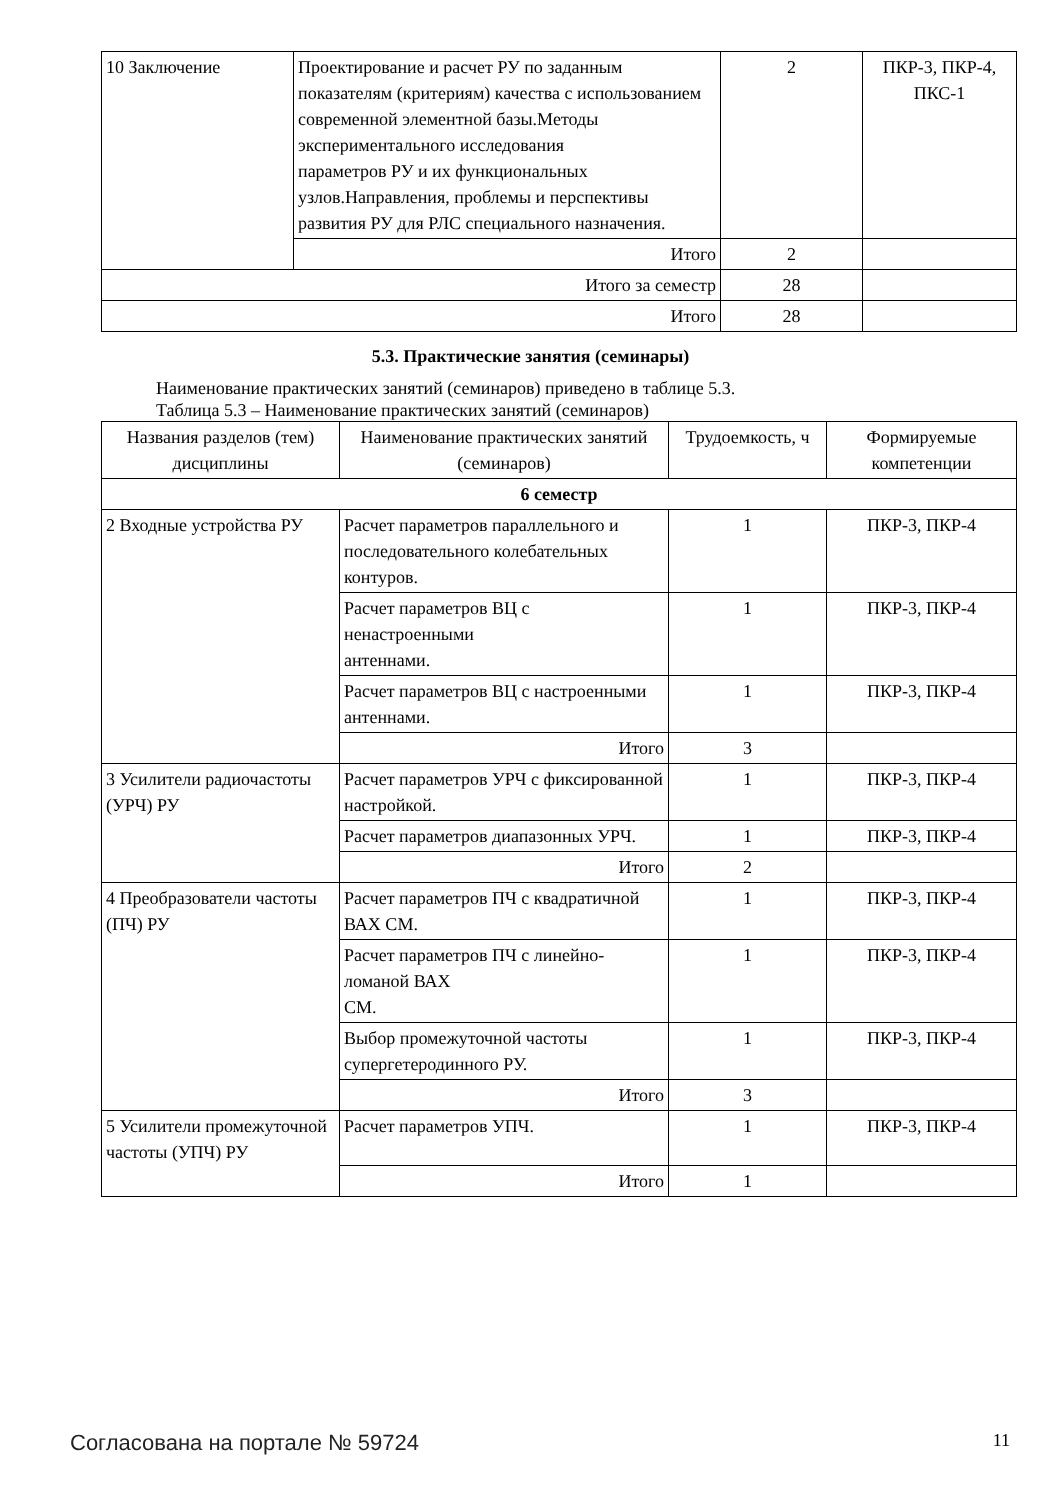| 10 Заключение | Проектирование и расчет РУ по заданным показателям (критериям) качества с использованием современной элементной базы.Методы экспериментального исследования параметров РУ и их функциональных узлов.Направления, проблемы и перспективы развития РУ для РЛС специального назначения. | 2 | ПКР-3, ПКР-4, ПКС-1 |
| | Итого | 2 | |
| Итого за семестр | | 28 | |
| Итого | | 28 | |
5.3. Практические занятия (семинары)
Наименование практических занятий (семинаров) приведено в таблице 5.3.
Таблица 5.3 – Наименование практических занятий (семинаров)
| Названия разделов (тем) дисциплины | Наименование практических занятий (семинаров) | Трудоемкость, ч | Формируемые компетенции |
| --- | --- | --- | --- |
| 6 семестр | | | |
| 2 Входные устройства РУ | Расчет параметров параллельного и последовательного колебательных контуров. | 1 | ПКР-3, ПКР-4 |
| | Расчет параметров ВЦ с ненастроенными антеннами. | 1 | ПКР-3, ПКР-4 |
| | Расчет параметров ВЦ с настроенными антеннами. | 1 | ПКР-3, ПКР-4 |
| | Итого | 3 | |
| 3 Усилители радиочастоты (УРЧ) РУ | Расчет параметров УРЧ с фиксированной настройкой. | 1 | ПКР-3, ПКР-4 |
| | Расчет параметров диапазонных УРЧ. | 1 | ПКР-3, ПКР-4 |
| | Итого | 2 | |
| 4 Преобразователи частоты (ПЧ) РУ | Расчет параметров ПЧ с квадратичной ВАХ СМ. | 1 | ПКР-3, ПКР-4 |
| | Расчет параметров ПЧ с линейно-ломаной ВАХ СМ. | 1 | ПКР-3, ПКР-4 |
| | Выбор промежуточной частоты супергетеродинного РУ. | 1 | ПКР-3, ПКР-4 |
| | Итого | 3 | |
| 5 Усилители промежуточной частоты (УПЧ) РУ | Расчет параметров УПЧ. | 1 | ПКР-3, ПКР-4 |
| | Итого | 1 | |
Согласована на портале № 59724 11